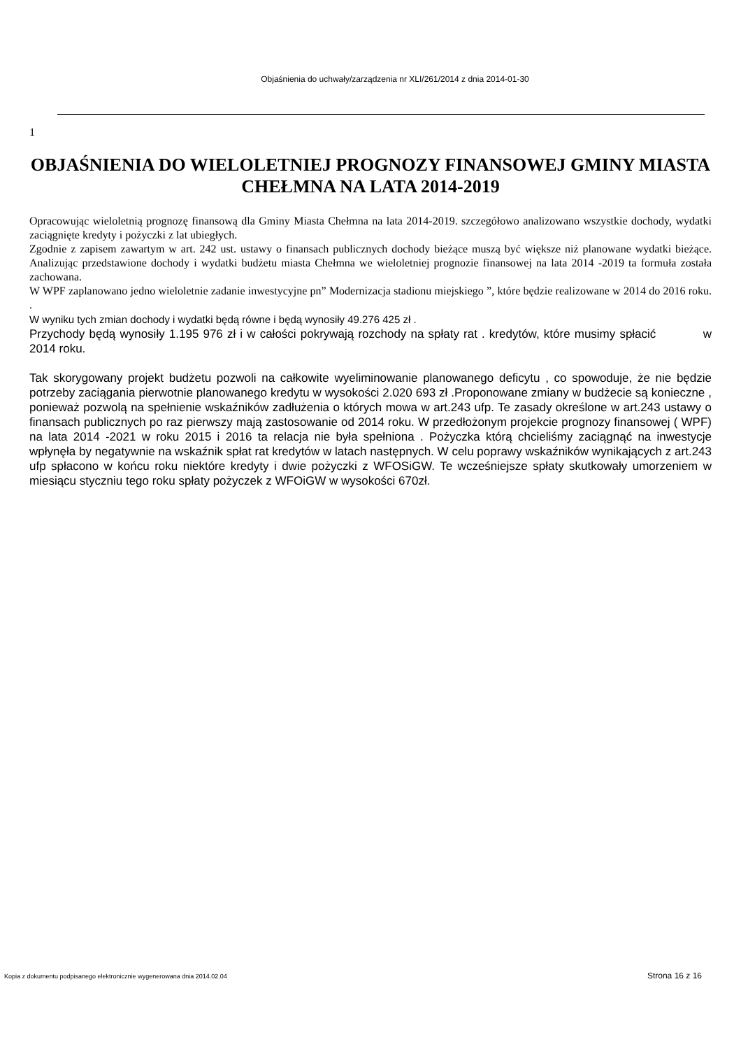Objaśnienia do uchwały/zarządzenia nr XLI/261/2014 z dnia 2014-01-30
1
OBJAŚNIENIA DO WIELOLETNIEJ PROGNOZY FINANSOWEJ GMINY MIASTA CHEŁMNA NA LATA 2014-2019
Opracowując wieloletnią prognozę finansową dla Gminy Miasta Chełmna na lata 2014-2019. szczegółowo analizowano wszystkie dochody, wydatki zaciągnięte kredyty i pożyczki z lat ubiegłych.
Zgodnie z zapisem zawartym w art. 242 ust. ustawy o finansach publicznych dochody bieżące muszą być większe niż planowane wydatki bieżące. Analizując przedstawione dochody i wydatki budżetu miasta Chełmna we wieloletniej prognozie finansowej na lata 2014 -2019 ta formuła została zachowana.
W WPF zaplanowano jedno wieloletnie zadanie inwestycyjne pn” Modernizacja stadionu miejskiego ”, które będzie realizowane w 2014 do 2016 roku. .
W wyniku tych zmian dochody i wydatki będą równe i będą wynosiły 49.276 425 zł .
Przychody będą wynosiły 1.195 976 zł i w całości pokrywają rozchody na spłaty rat . kredytów, które musimy spłacić w 2014 roku.
Tak skorygowany projekt budżetu pozwoli na całkowite wyeliminowanie planowanego deficytu , co spowoduje, że nie będzie potrzeby zaciągania pierwotnie planowanego kredytu w wysokości 2.020 693 zł .Proponowane zmiany w budżecie są konieczne , ponieważ pozwolą na spełnienie wskaźników zadłużenia o których mowa w art.243 ufp. Te zasady określone w art.243 ustawy o finansach publicznych po raz pierwszy mają zastosowanie od 2014 roku. W przedłożonym projekcie prognozy finansowej ( WPF) na lata 2014 -2021 w roku 2015 i 2016 ta relacja nie była spełniona . Pożyczka którą chcieliśmy zaciągnąć na inwestycje wpłynęła by negatywnie na wskaźnik spłat rat kredytów w latach następnych. W celu poprawy wskaźników wynikających z art.243 ufp spłacono w końcu roku niektóre kredyty i dwie pożyczki z WFOSiGW. Te wcześniejsze spłaty skutkowały umorzeniem w miesiącu styczniu tego roku spłaty pożyczek z WFOiGW w wysokości 670zł.
Kopia z dokumentu podpisanego elektronicznie wygenerowana dnia 2014.02.04 Strona 16 z 16